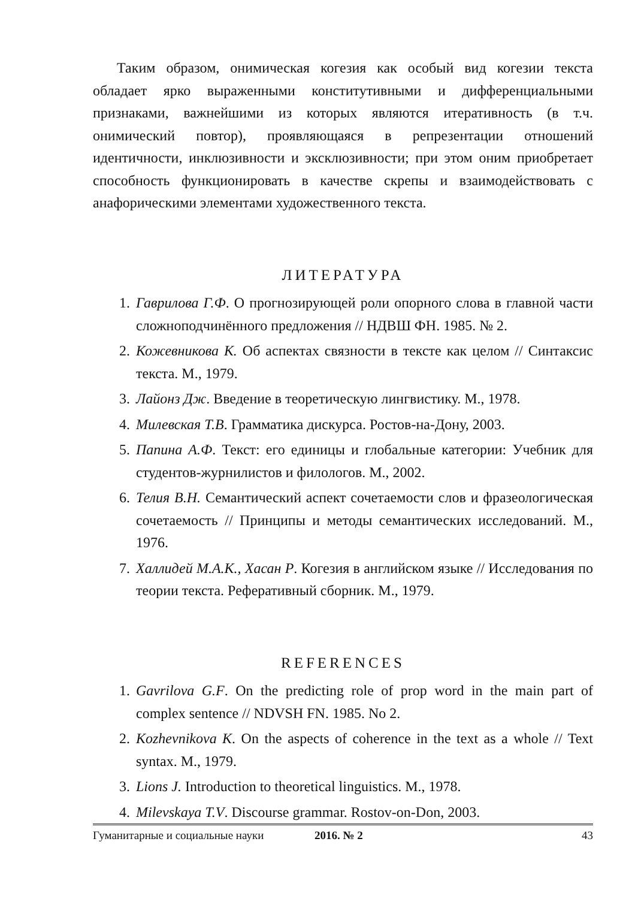Таким образом, онимическая когезия как особый вид когезии текста обладает ярко выраженными конститутивными и дифференциальными признаками, важнейшими из которых являются итеративность (в т.ч. онимический повтор), проявляющаяся в репрезентации отношений идентичности, инклюзивности и эксклюзивности; при этом оним приобретает способность функционировать в качестве скрепы и взаимодействовать с анафорическими элементами художественного текста.
ЛИТЕРАТУРА
1. Гаврилова Г.Ф. О прогнозирующей роли опорного слова в главной части сложноподчинённого предложения // НДВШ ФН. 1985. № 2.
2. Кожевникова К. Об аспектах связности в тексте как целом // Синтаксис текста. М., 1979.
3. Лайонз Дж. Введение в теоретическую лингвистику. М., 1978.
4. Милевская Т.В. Грамматика дискурса. Ростов-на-Дону, 2003.
5. Папина А.Ф. Текст: его единицы и глобальные категории: Учебник для студентов-журнилистов и филологов. М., 2002.
6. Телия В.Н. Семантический аспект сочетаемости слов и фразеологическая сочетаемость // Принципы и методы семантических исследований. М., 1976.
7. Халлидей М.А.К., Хасан Р. Когезия в английском языке // Исследования по теории текста. Реферативный сборник. М., 1979.
REFERENCES
1. Gavrilova G.F. On the predicting role of prop word in the main part of complex sentence // NDVSH FN. 1985. No 2.
2. Kozhevnikova K. On the aspects of coherence in the text as a whole // Text syntax. M., 1979.
3. Lions J. Introduction to theoretical linguistics. M., 1978.
4. Milevskaya T.V. Discourse grammar. Rostov-on-Don, 2003.
Гуманитарные и социальные науки 2016. № 2 43